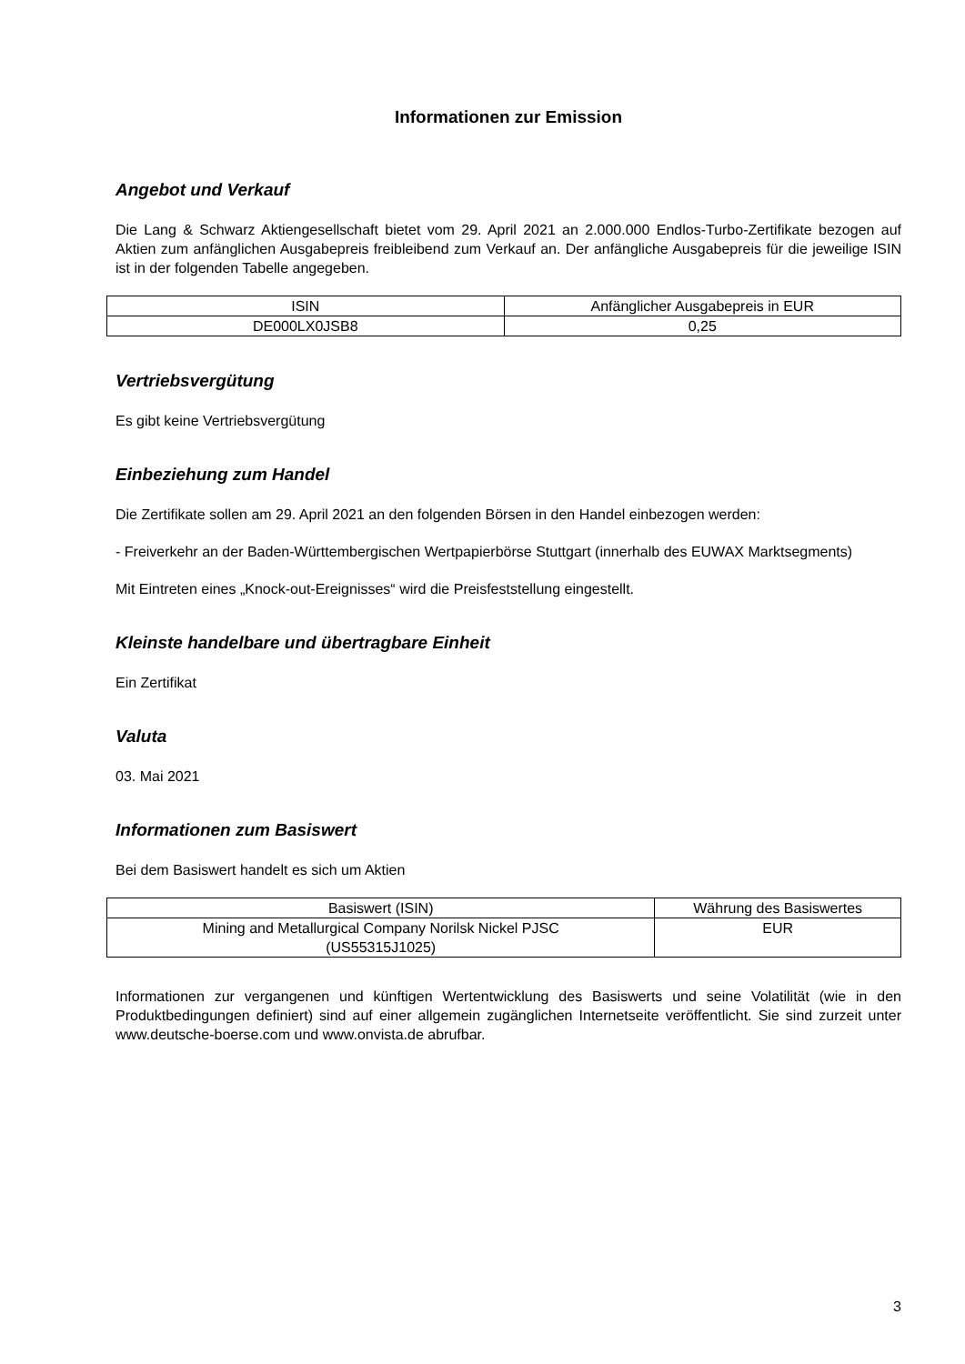Informationen zur Emission
Angebot und Verkauf
Die Lang & Schwarz Aktiengesellschaft bietet vom 29. April 2021 an 2.000.000 Endlos-Turbo-Zertifikate bezogen auf Aktien zum anfänglichen Ausgabepreis freibleibend zum Verkauf an. Der anfängliche Ausgabepreis für die jeweilige ISIN ist in der folgenden Tabelle angegeben.
| ISIN | Anfänglicher Ausgabepreis in EUR |
| --- | --- |
| DE000LX0JSB8 | 0,25 |
Vertriebsvergütung
Es gibt keine Vertriebsvergütung
Einbeziehung zum Handel
Die Zertifikate sollen am 29. April 2021 an den folgenden Börsen in den Handel einbezogen werden:
- Freiverkehr an der Baden-Württembergischen Wertpapierbörse Stuttgart (innerhalb des EUWAX Marktsegments)
Mit Eintreten eines „Knock-out-Ereignisses“ wird die Preisfeststellung eingestellt.
Kleinste handelbare und übertragbare Einheit
Ein Zertifikat
Valuta
03. Mai 2021
Informationen zum Basiswert
Bei dem Basiswert handelt es sich um Aktien
| Basiswert (ISIN) | Währung des Basiswertes |
| --- | --- |
| Mining and Metallurgical Company Norilsk Nickel PJSC (US55315J1025) | EUR |
Informationen zur vergangenen und künftigen Wertentwicklung des Basiswerts und seine Volatilität (wie in den Produktbedingungen definiert) sind auf einer allgemein zugänglichen Internetseite veröffentlicht. Sie sind zurzeit unter www.deutsche-boerse.com und www.onvista.de abrufbar.
3